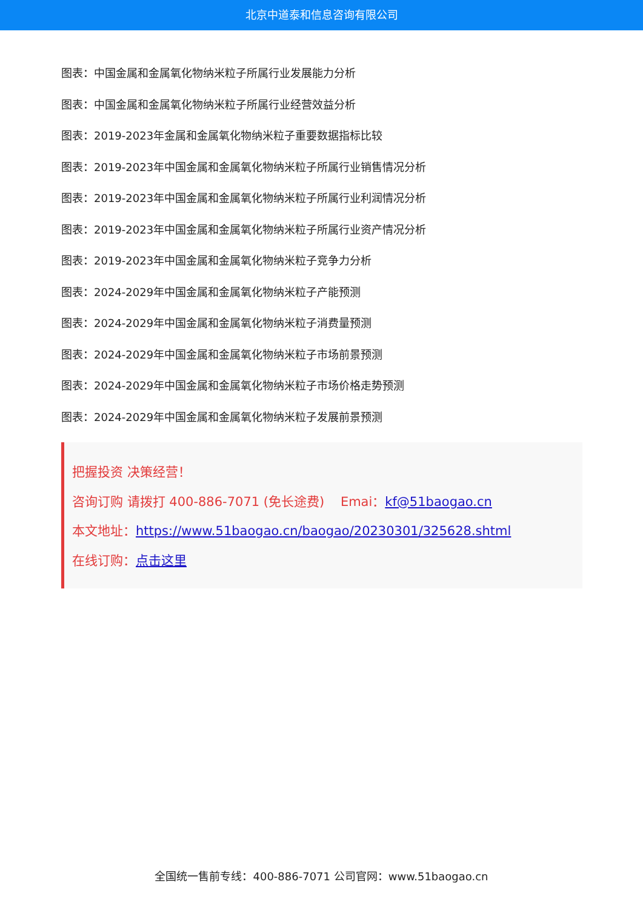北京中道泰和信息咨询有限公司
图表：中国金属和金属氧化物纳米粒子所属行业发展能力分析
图表：中国金属和金属氧化物纳米粒子所属行业经营效益分析
图表：2019-2023年金属和金属氧化物纳米粒子重要数据指标比较
图表：2019-2023年中国金属和金属氧化物纳米粒子所属行业销售情况分析
图表：2019-2023年中国金属和金属氧化物纳米粒子所属行业利润情况分析
图表：2019-2023年中国金属和金属氧化物纳米粒子所属行业资产情况分析
图表：2019-2023年中国金属和金属氧化物纳米粒子竞争力分析
图表：2024-2029年中国金属和金属氧化物纳米粒子产能预测
图表：2024-2029年中国金属和金属氧化物纳米粒子消费量预测
图表：2024-2029年中国金属和金属氧化物纳米粒子市场前景预测
图表：2024-2029年中国金属和金属氧化物纳米粒子市场价格走势预测
图表：2024-2029年中国金属和金属氧化物纳米粒子发展前景预测
把握投资 决策经营！
咨询订购 请拨打 400-886-7071 (免长途费) Emai：kf@51baogao.cn
本文地址：https://www.51baogao.cn/baogao/20230301/325628.shtml
在线订购：点击这里
全国统一售前专线：400-886-7071 公司官网：www.51baogao.cn